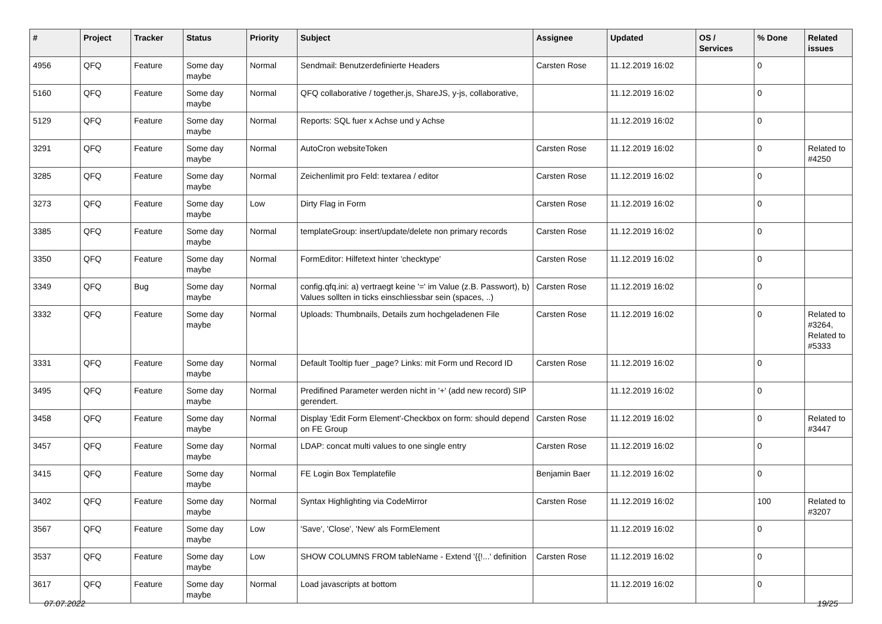| # | Project | Tracker | Status | Priority | Subject | Assignee | Updated | OS / Services | % Done | Related issues |
| --- | --- | --- | --- | --- | --- | --- | --- | --- | --- | --- |
| 4956 | QFQ | Feature | Some day maybe | Normal | Sendmail: Benutzerdefinierte Headers | Carsten Rose | 11.12.2019 16:02 | | 0 | |
| 5160 | QFQ | Feature | Some day maybe | Normal | QFQ collaborative / together.js, ShareJS, y-js, collaborative, | | 11.12.2019 16:02 | | 0 | |
| 5129 | QFQ | Feature | Some day maybe | Normal | Reports: SQL fuer x Achse und y Achse | | 11.12.2019 16:02 | | 0 | |
| 3291 | QFQ | Feature | Some day maybe | Normal | AutoCron websiteToken | Carsten Rose | 11.12.2019 16:02 | | 0 | Related to #4250 |
| 3285 | QFQ | Feature | Some day maybe | Normal | Zeichenlimit pro Feld: textarea / editor | Carsten Rose | 11.12.2019 16:02 | | 0 | |
| 3273 | QFQ | Feature | Some day maybe | Low | Dirty Flag in Form | Carsten Rose | 11.12.2019 16:02 | | 0 | |
| 3385 | QFQ | Feature | Some day maybe | Normal | templateGroup: insert/update/delete non primary records | Carsten Rose | 11.12.2019 16:02 | | 0 | |
| 3350 | QFQ | Feature | Some day maybe | Normal | FormEditor: Hilfetext hinter 'checktype' | Carsten Rose | 11.12.2019 16:02 | | 0 | |
| 3349 | QFQ | Bug | Some day maybe | Normal | config.qfq.ini: a) vertraegt keine '=' im Value (z.B. Passwort), b) Values sollten in ticks einschliessbar sein (spaces, ..) | Carsten Rose | 11.12.2019 16:02 | | 0 | |
| 3332 | QFQ | Feature | Some day maybe | Normal | Uploads: Thumbnails, Details zum hochgeladenen File | Carsten Rose | 11.12.2019 16:02 | | 0 | Related to #3264, Related to #5333 |
| 3331 | QFQ | Feature | Some day maybe | Normal | Default Tooltip fuer _page? Links: mit Form und Record ID | Carsten Rose | 11.12.2019 16:02 | | 0 | |
| 3495 | QFQ | Feature | Some day maybe | Normal | Predifined Parameter werden nicht in '+' (add new record) SIP gerendert. | | 11.12.2019 16:02 | | 0 | |
| 3458 | QFQ | Feature | Some day maybe | Normal | Display 'Edit Form Element'-Checkbox on form: should depend on FE Group | Carsten Rose | 11.12.2019 16:02 | | 0 | Related to #3447 |
| 3457 | QFQ | Feature | Some day maybe | Normal | LDAP: concat multi values to one single entry | Carsten Rose | 11.12.2019 16:02 | | 0 | |
| 3415 | QFQ | Feature | Some day maybe | Normal | FE Login Box Templatefile | Benjamin Baer | 11.12.2019 16:02 | | 0 | |
| 3402 | QFQ | Feature | Some day maybe | Normal | Syntax Highlighting via CodeMirror | Carsten Rose | 11.12.2019 16:02 | | 100 | Related to #3207 |
| 3567 | QFQ | Feature | Some day maybe | Low | 'Save', 'Close', 'New' als FormElement | | 11.12.2019 16:02 | | 0 | |
| 3537 | QFQ | Feature | Some day maybe | Low | SHOW COLUMNS FROM tableName - Extend '{{!...' definition | Carsten Rose | 11.12.2019 16:02 | | 0 | |
| 3617 | QFQ | Feature | Some day maybe | Normal | Load javascripts at bottom | | 11.12.2019 16:02 | | 0 | |
07.07.2022 19/25